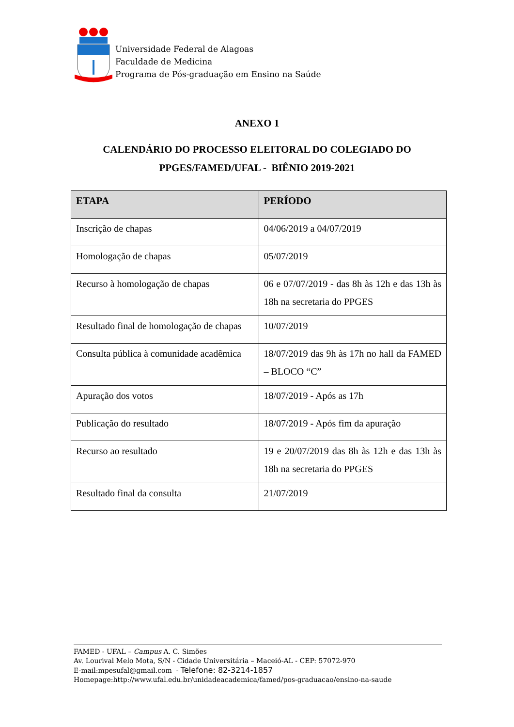Universidade Federal de Alagoas
Faculdade de Medicina
Programa de Pós-graduação em Ensino na Saúde
ANEXO 1
CALENDÁRIO DO PROCESSO ELEITORAL DO COLEGIADO DO
PPGES/FAMED/UFAL - BIÊNIO 2019-2021
| ETAPA | PERÍODO |
| --- | --- |
| Inscrição de chapas | 04/06/2019 a 04/07/2019 |
| Homologação de chapas | 05/07/2019 |
| Recurso à homologação de chapas | 06 e 07/07/2019 - das 8h às 12h e das 13h às 18h na secretaria do PPGES |
| Resultado final de homologação de chapas | 10/07/2019 |
| Consulta pública à comunidade acadêmica | 18/07/2019 das 9h às 17h no hall da FAMED – BLOCO “C” |
| Apuração dos votos | 18/07/2019 - Após as 17h |
| Publicação do resultado | 18/07/2019 - Após fim da apuração |
| Recurso ao resultado | 19 e 20/07/2019 das 8h às 12h e das 13h às 18h na secretaria do PPGES |
| Resultado final da consulta | 21/07/2019 |
FAMED - UFAL – Campus A. C. Simões
Av. Lourival Melo Mota, S/N - Cidade Universitária – Maceió-AL - CEP: 57072-970
E-mail:mpesufal@gmail.com - Telefone: 82-3214-1857
Homepage:http://www.ufal.edu.br/unidadeacademica/famed/pos-graduacao/ensino-na-saude